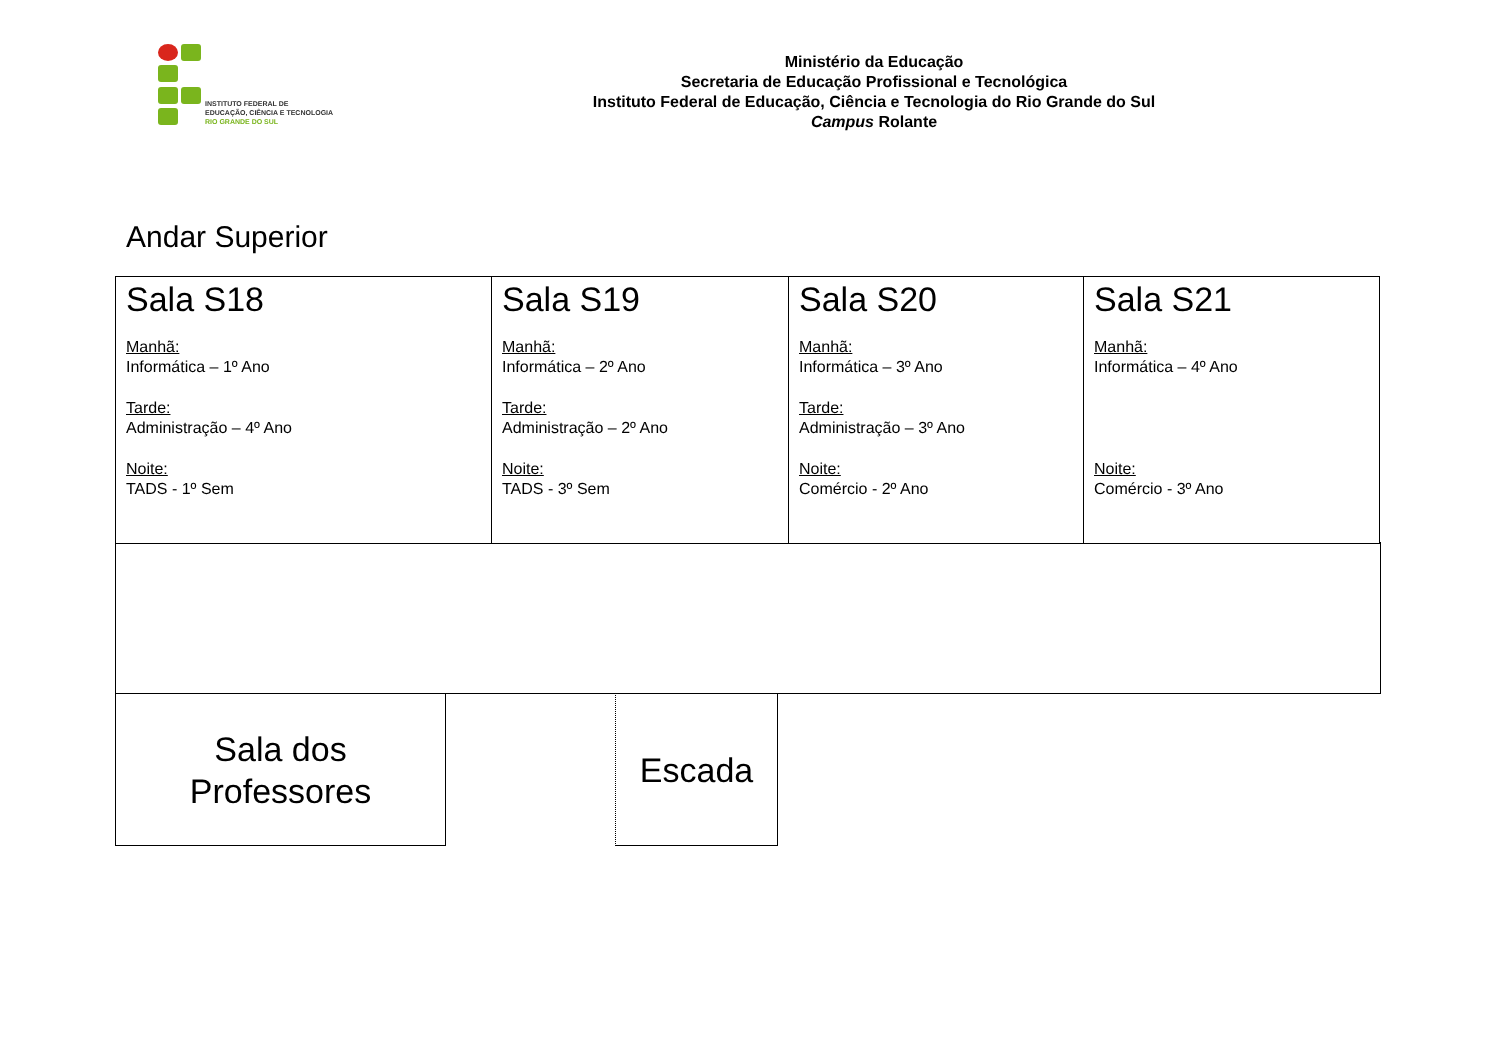INSTITUTO FEDERAL DE
EDUCAÇÃO, CIÊNCIA E TECNOLOGIA
RIO GRANDE DO SUL
Ministério da Educação
Secretaria de Educação Profissional e Tecnológica
Instituto Federal de Educação, Ciência e Tecnologia do Rio Grande do Sul
Campus Rolante
Andar Superior
| Sala S18 Manhã: Informática – 1º Ano Tarde: Administração – 4º Ano Noite: TADS - 1º Sem | Sala S19 Manhã: Informática – 2º Ano Tarde: Administração – 2º Ano Noite: TADS - 3º Sem | Sala S20 Manhã: Informática – 3º Ano Tarde: Administração – 3º Ano Noite: Comércio - 2º Ano | Sala S21 Manhã: Informática – 4º Ano Noite: Comércio - 3º Ano |
Sala dos
Professores
Escada